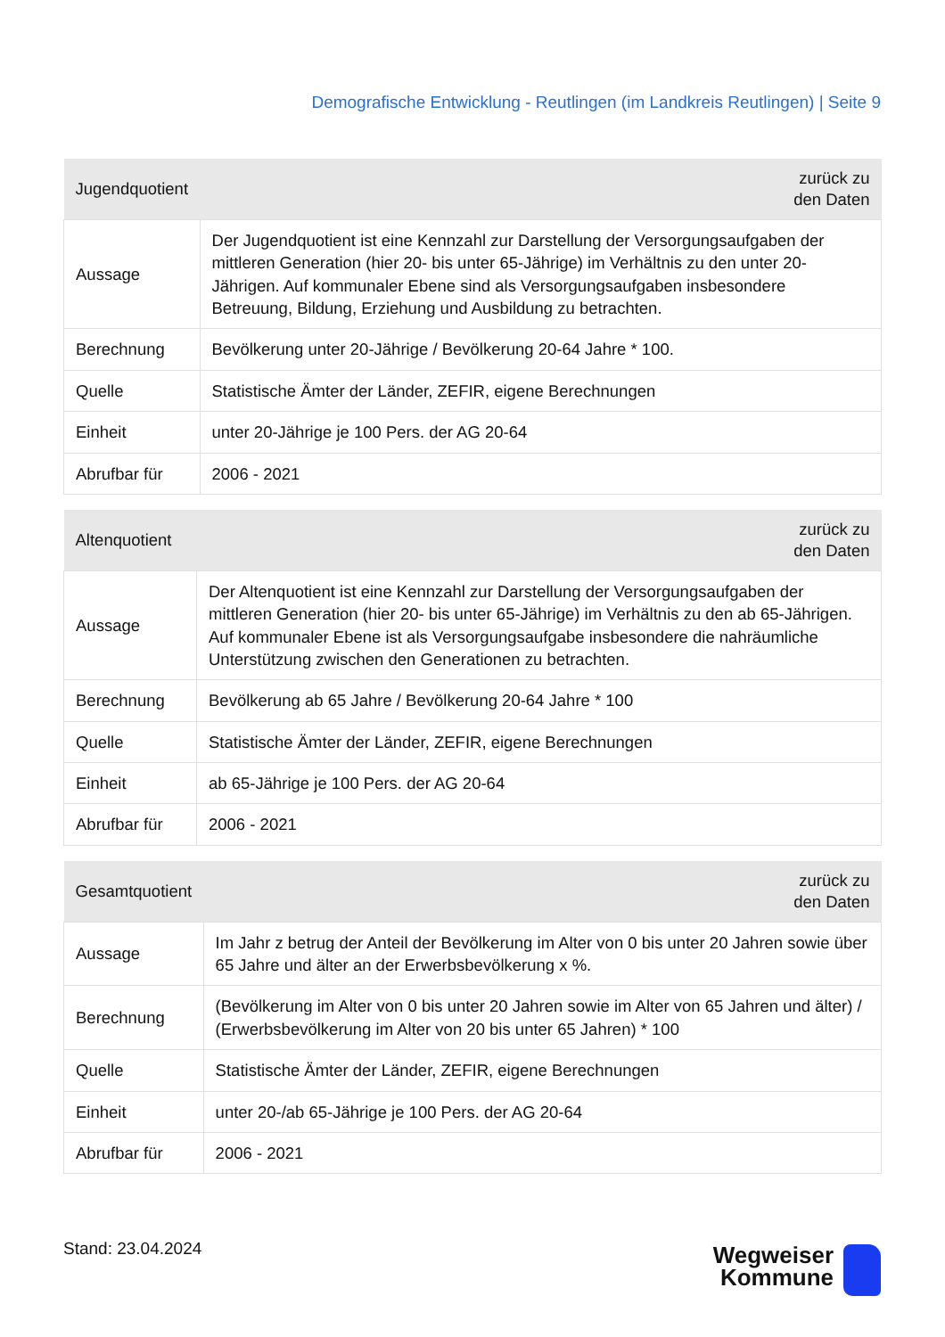Demografische Entwicklung - Reutlingen (im Landkreis Reutlingen) | Seite 9
| Jugendquotient | zurück zu den Daten |
| --- | --- |
| Aussage | Der Jugendquotient ist eine Kennzahl zur Darstellung der Versorgungsaufgaben der mittleren Generation (hier 20- bis unter 65-Jährige) im Verhältnis zu den unter 20-Jährigen. Auf kommunaler Ebene sind als Versorgungsaufgaben insbesondere Betreuung, Bildung, Erziehung und Ausbildung zu betrachten. |
| Berechnung | Bevölkerung unter 20-Jährige / Bevölkerung 20-64 Jahre * 100. |
| Quelle | Statistische Ämter der Länder, ZEFIR, eigene Berechnungen |
| Einheit | unter 20-Jährige je 100 Pers. der AG 20-64 |
| Abrufbar für | 2006 - 2021 |
| Altenquotient | zurück zu den Daten |
| --- | --- |
| Aussage | Der Altenquotient ist eine Kennzahl zur Darstellung der Versorgungsaufgaben der mittleren Generation (hier 20- bis unter 65-Jährige) im Verhältnis zu den ab 65-Jährigen. Auf kommunaler Ebene ist als Versorgungsaufgabe insbesondere die nahräumliche Unterstützung zwischen den Generationen zu betrachten. |
| Berechnung | Bevölkerung ab 65 Jahre / Bevölkerung 20-64 Jahre * 100 |
| Quelle | Statistische Ämter der Länder, ZEFIR, eigene Berechnungen |
| Einheit | ab 65-Jährige je 100 Pers. der AG 20-64 |
| Abrufbar für | 2006 - 2021 |
| Gesamtquotient | zurück zu den Daten |
| --- | --- |
| Aussage | Im Jahr z betrug der Anteil der Bevölkerung im Alter von 0 bis unter 20 Jahren sowie über 65 Jahre und älter an der Erwerbsbevölkerung x %. |
| Berechnung | (Bevölkerung im Alter von 0 bis unter 20 Jahren sowie im Alter von 65 Jahren und älter) / (Erwerbsbevölkerung im Alter von 20 bis unter 65 Jahren) * 100 |
| Quelle | Statistische Ämter der Länder, ZEFIR, eigene Berechnungen |
| Einheit | unter 20-/ab 65-Jährige je 100 Pers. der AG 20-64 |
| Abrufbar für | 2006 - 2021 |
Stand: 23.04.2024
Wegweiser
Kommune